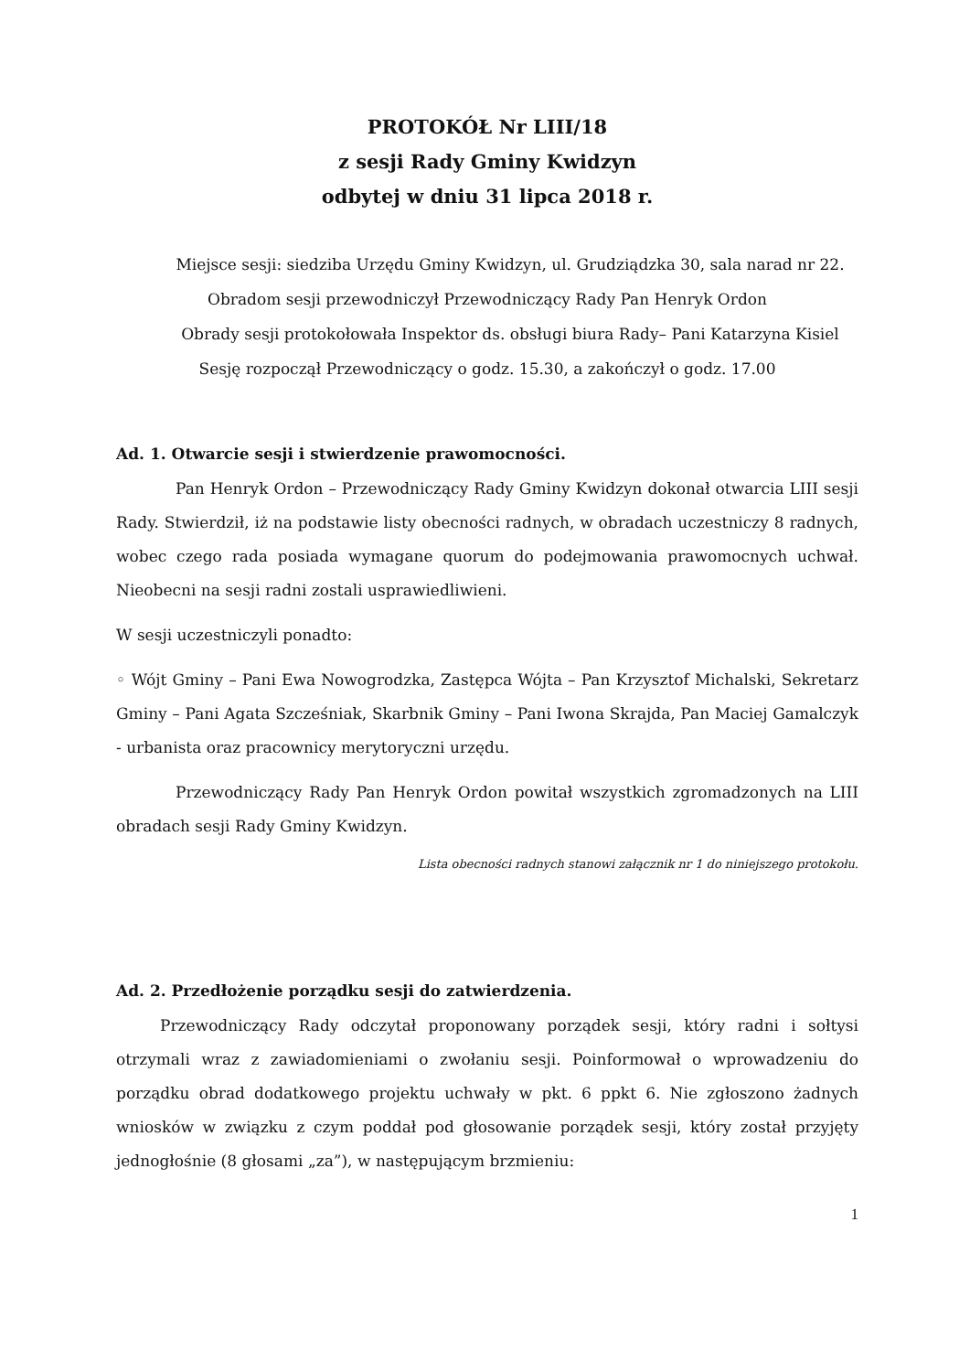PROTOKÓŁ Nr LIII/18
z sesji Rady Gminy Kwidzyn
odbytej w dniu 31 lipca 2018 r.
Miejsce sesji: siedziba Urzędu Gminy Kwidzyn, ul. Grudziądzka 30, sala narad nr 22.
Obradom sesji przewodniczył Przewodniczący Rady Pan Henryk Ordon
Obrady sesji protokołowała Inspektor ds. obsługi biura Rady– Pani Katarzyna Kisiel
Sesję rozpoczął Przewodniczący o godz. 15.30, a zakończył o godz. 17.00
Ad. 1. Otwarcie sesji i stwierdzenie prawomocności.
Pan Henryk Ordon – Przewodniczący Rady Gminy Kwidzyn dokonał otwarcia LIII sesji Rady. Stwierdził, iż na podstawie listy obecności radnych, w obradach uczestniczy 8 radnych, wobec czego rada posiada wymagane quorum do podejmowania prawomocnych uchwał. Nieobecni na sesji radni zostali usprawiedliwieni.
W sesji uczestniczyli ponadto:
◦ Wójt Gminy – Pani Ewa Nowogrodzka, Zastępca Wójta – Pan Krzysztof Michalski, Sekretarz Gminy – Pani Agata Szcześniak, Skarbnik Gminy – Pani Iwona Skrajda, Pan Maciej Gamalczyk - urbanista oraz pracownicy merytoryczni urzędu.
Przewodniczący Rady Pan Henryk Ordon powitał wszystkich zgromadzonych na LIII obradach sesji Rady Gminy Kwidzyn.
Lista obecności radnych stanowi załącznik nr 1 do niniejszego protokołu.
Ad. 2. Przedłożenie porządku sesji do zatwierdzenia.
Przewodniczący Rady odczytał proponowany porządek sesji, który radni i sołtysi otrzymali wraz z zawiadomieniami o zwołaniu sesji. Poinformował o wprowadzeniu do porządku obrad dodatkowego projektu uchwały w pkt. 6 ppkt 6. Nie zgłoszono żadnych wniosków w związku z czym poddał pod głosowanie porządek sesji, który został przyjęty jednogłośnie (8 głosami „za”), w następującym brzmieniu:
1